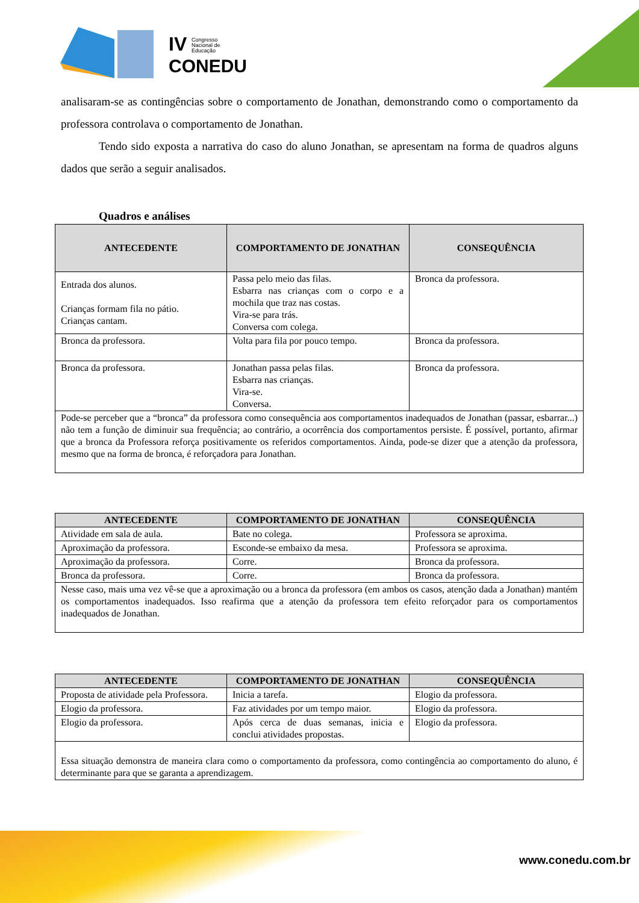IV
Congresso
Nacional de
Educação
CONEDU
analisaram-se as contingências sobre o comportamento de Jonathan, demonstrando como o comportamento da professora controlava o comportamento de Jonathan.
Tendo sido exposta a narrativa do caso do aluno Jonathan, se apresentam na forma de quadros alguns dados que serão a seguir analisados.
Quadros e análises
| ANTECEDENTE | COMPORTAMENTO DE JONATHAN | CONSEQUÊNCIA |
| --- | --- | --- |
| Entrada dos alunos. Crianças formam fila no pátio. Crianças cantam. | Passa pelo meio das filas. Esbarra nas crianças com o corpo e a mochila que traz nas costas. Vira-se para trás. Conversa com colega. | Bronca da professora. |
| Bronca da professora. | Volta para fila por pouco tempo. | Bronca da professora. |
| Bronca da professora. | Jonathan passa pelas filas. Esbarra nas crianças. Vira-se. Conversa. | Bronca da professora. |
| Pode-se perceber que a “bronca” da professora como consequência aos comportamentos inadequados de Jonathan (passar, esbarrar...) não tem a função de diminuir sua frequência; ao contrário, a ocorrência dos comportamentos persiste. É possível, portanto, afirmar que a bronca da Professora reforça positivamente os referidos comportamentos. Ainda, pode-se dizer que a atenção da professora, mesmo que na forma de bronca, é reforçadora para Jonathan. | | |
| ANTECEDENTE | COMPORTAMENTO DE JONATHAN | CONSEQUÊNCIA |
| --- | --- | --- |
| Atividade em sala de aula. | Bate no colega. | Professora se aproxima. |
| Aproximação da professora. | Esconde-se embaixo da mesa. | Professora se aproxima. |
| Aproximação da professora. | Corre. | Bronca da professora. |
| Bronca da professora. | Corre. | Bronca da professora. |
| Nesse caso, mais uma vez vê-se que a aproximação ou a bronca da professora (em ambos os casos, atenção dada a Jonathan) mantém os comportamentos inadequados. Isso reafirma que a atenção da professora tem efeito reforçador para os comportamentos inadequados de Jonathan. | | |
| ANTECEDENTE | COMPORTAMENTO DE JONATHAN | CONSEQUÊNCIA |
| --- | --- | --- |
| Proposta de atividade pela Professora. | Inicia a tarefa. | Elogio da professora. |
| Elogio da professora. | Faz atividades por um tempo maior. | Elogio da professora. |
| Elogio da professora. | Após cerca de duas semanas, inicia e conclui atividades propostas. | Elogio da professora. |
| Essa situação demonstra de maneira clara como o comportamento da professora, como contingência ao comportamento do aluno, é determinante para que se garanta a aprendizagem. | | |
www.conedu.com.br